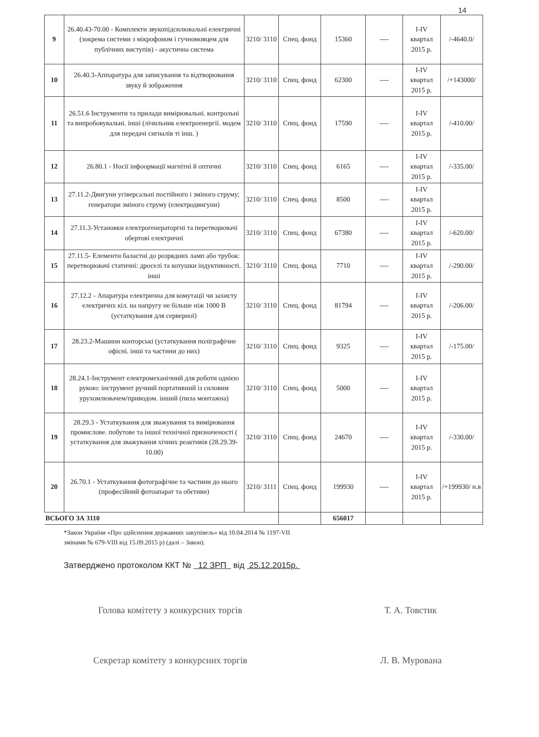14
| 9 | 26.40.43-70.00 - Комплекти звукопідсилювальні електричні (зокрема системи з мікрофоном і гучномовцем для публічних виступів) - акустична система | 3210/ 3110 | Спец. фонд | 15360 | ---- | I-IV квартал 2015 р. | /-4640.0/ |
| 10 | 26.40.3-Аппаратура для записування та відтворювання звуку й зображення | 3210/ 3110 | Спец. фонд | 62300 | ---- | I-IV квартал 2015 р. | /+143000/ |
| 11 | 26.51.6 Інструменти та прилади вимірювальні. контрольні та випробовувальні. інші (лічильник електроенергії. модем для передачі сигналів ті інш. ) | 3210/ 3110 | Спец. фонд | 17590 | ---- | I-IV квартал 2015 р. | /-410.00/ |
| 12 | 26.80.1 - Носії інфоормації магнітні й оптичні | 3210/ 3110 | Спец. фонд | 6165 | ---- | I-IV квартал 2015 р. | /-335.00/ |
| 13 | 27.11.2-Двигуни угіверсальні постійного і зміного струму; генератори зміного струму (електродвигуни) | 3210/ 3110 | Спец. фонд | 8500 | ---- | I-IV квартал 2015 р. | |
| 14 | 27.11.3-Установки електрогенераторгні та перетворювачі обертові електричні | 3210/ 3110 | Спец. фонд | 67380 | ---- | I-IV квартал 2015 р. | /-620.00/ |
| 15 | 27.11.5- Елементи баластні до розрядних ламп або трубок: перетворювачі статичні: дроселі та котушки індуктивності. інші | 3210/ 3110 | Спец. фонд | 7710 | ---- | I-IV квартал 2015 р. | /-290.00/ |
| 16 | 27.12.2 - Апаратура електрична для комутації чи захисту електричнх кіл. на напругу не більше ніж 1000 В (устаткування для серверної) | 3210/ 3110 | Спец. фонд | 81794 | ---- | I-IV квартал 2015 р. | /-206.00/ |
| 17 | 28.23.2-Машини конторські (устаткування поліграфічне офісні. інші та частини до них) | 3210/ 3110 | Спец. фонд | 9325 | ---- | I-IV квартал 2015 р. | /-175.00/ |
| 18 | 28.24.1-Інструмент електромеханічний для роботи однією рукою: інструмент ручний портативний із силовим урухомлювачем/приводом. інший (пила монтажна) | 3210/ 3110 | Спец. фонд | 5000 | ---- | I-IV квартал 2015 р. | |
| 19 | 28.29.3 - Устаткування для зважування та вимірювання промислове. побутове та іншої технічної призначеності ( устаткування для зважування хічних реактивів (28.29.39-10.00) | 3210/ 3110 | Спец. фонд | 24670 | ---- | I-IV квартал 2015 р. | /-330.00/ |
| 20 | 26.70.1 - Устаткування фотографічне та частини до нього (професійний фотоапарат та обєтиви) | 3210/ 3111 | Спец. фонд | 199930 | ---- | I-IV квартал 2015 р. | /+199930/ н.в |
| ВСЬОГО ЗА 3110 | | | | 656017 | | | |
*Закон України «Про здійснення державних закупівель» від 10.04.2014 № 1197-VII
змінами № 679-VIII від 15.09.2015 р) (далі – Закон).
Затверджено протоколом ККТ № 12 ЗРП від 25.12.2015р.
Голова комітету з конкурсних торгів Т. А. Товстик
Секретар комітету з конкурсних торгів Л. В. Мурована